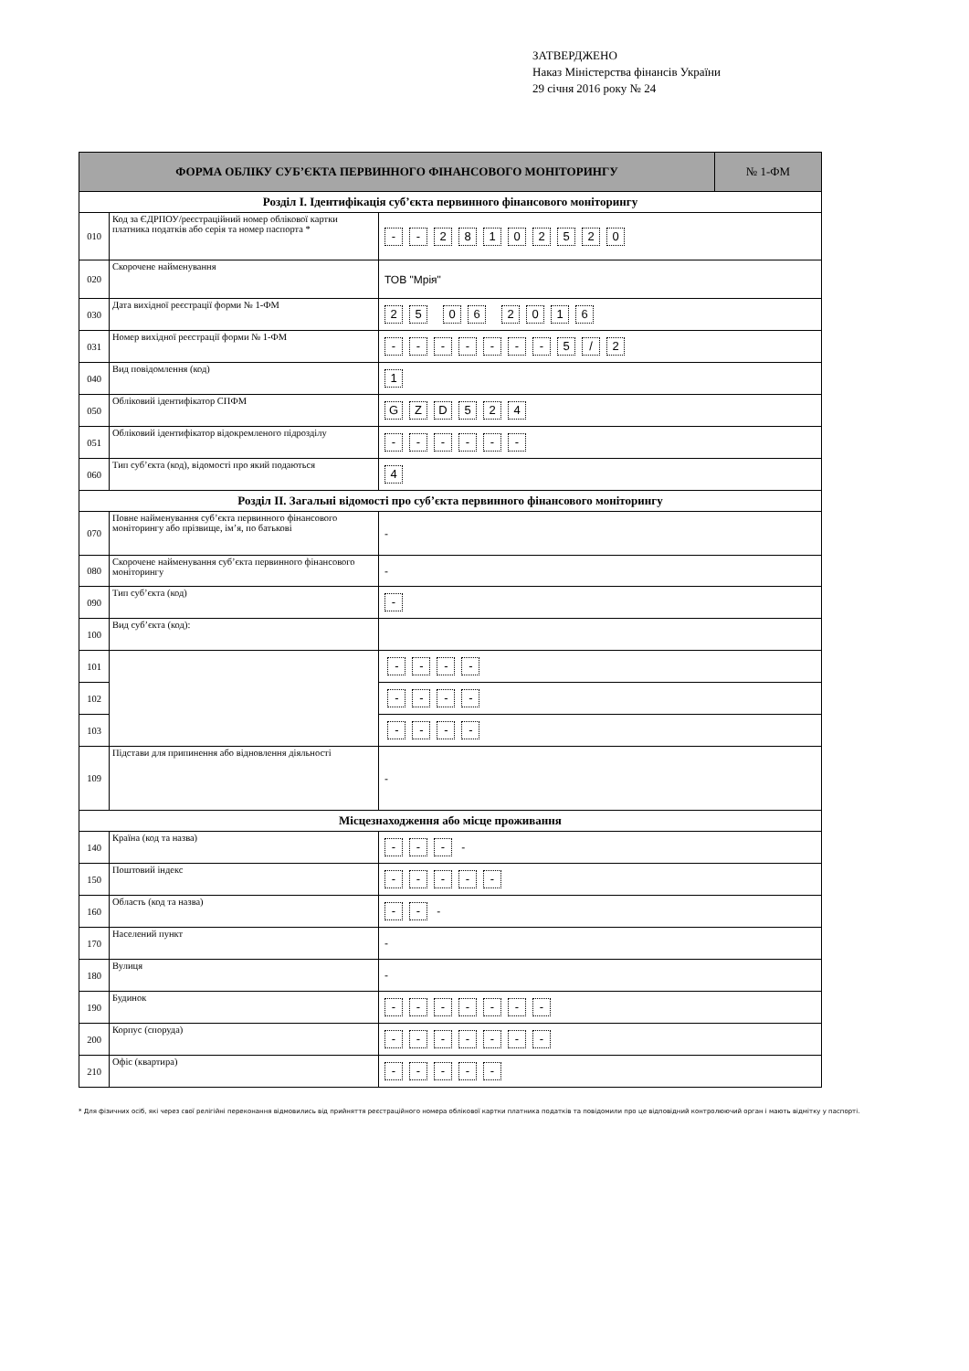ЗАТВЕРДЖЕНО
Наказ Міністерства фінансів України
29 січня 2016 року № 24
| ФОРМА ОБЛІКУ СУБ’ЄКТА ПЕРВИННОГО ФІНАНСОВОГО МОНІТОРИНГУ | | | № 1-ФМ |
| --- | --- | --- | --- |
| Розділ І. Ідентифікація суб’єкта первинного фінансового моніторингу | | | |
| 010 | Код за ЄДРПОУ/реєстраційний номер облікової картки платника податків або серія та номер паспорта * | - - 2 8 1 0 2 5 2 0 | |
| 020 | Скорочене найменування | ТОВ "Мрія" | |
| 030 | Дата вихідної реєстрації форми № 1-ФМ | 2 5 0 6 2 0 1 6 | |
| 031 | Номер вихідної реєстрації форми № 1-ФМ | - - - - - - - 5 / 2 | |
| 040 | Вид повідомлення (код) | 1 | |
| 050 | Обліковий ідентифікатор СПФМ | G Z D 5 2 4 | |
| 051 | Обліковий ідентифікатор відокремленого підрозділу | - - - - - - | |
| 060 | Тип суб’єкта (код), відомості про який подаються | 4 | |
| Розділ ІІ. Загальні відомості про суб’єкта первинного фінансового моніторингу | | | |
| 070 | Повне найменування суб’єкта первинного фінансового моніторингу або прізвище, ім’я, по батькові | - | |
| 080 | Скорочене найменування суб’єкта первинного фінансового моніторингу | - | |
| 090 | Тип суб’єкта (код) | - | |
| 100 | Вид суб’єкта (код): | | |
| 101 | | - - - - | |
| 102 | | - - - - | |
| 103 | | - - - - | |
| 109 | Підстави для припинення або відновлення діяльності | - | |
| Місцезнаходження або місце проживання | | | |
| 140 | Країна (код та назва) | - - - - | |
| 150 | Поштовий індекс | - - - - - | |
| 160 | Область (код та назва) | - - - | |
| 170 | Населений пункт | - | |
| 180 | Вулиця | - | |
| 190 | Будинок | - - - - - - - | |
| 200 | Корпус (споруда) | - - - - - - - | |
| 210 | Офіс (квартира) | - - - - - | |
* Для фізичних осіб, які через свої релігійні переконання відмовились від прийняття реєстраційного номера облікової картки платника податків та повідомили про це відповідний контролюючий орган і мають відмітку у паспорті.